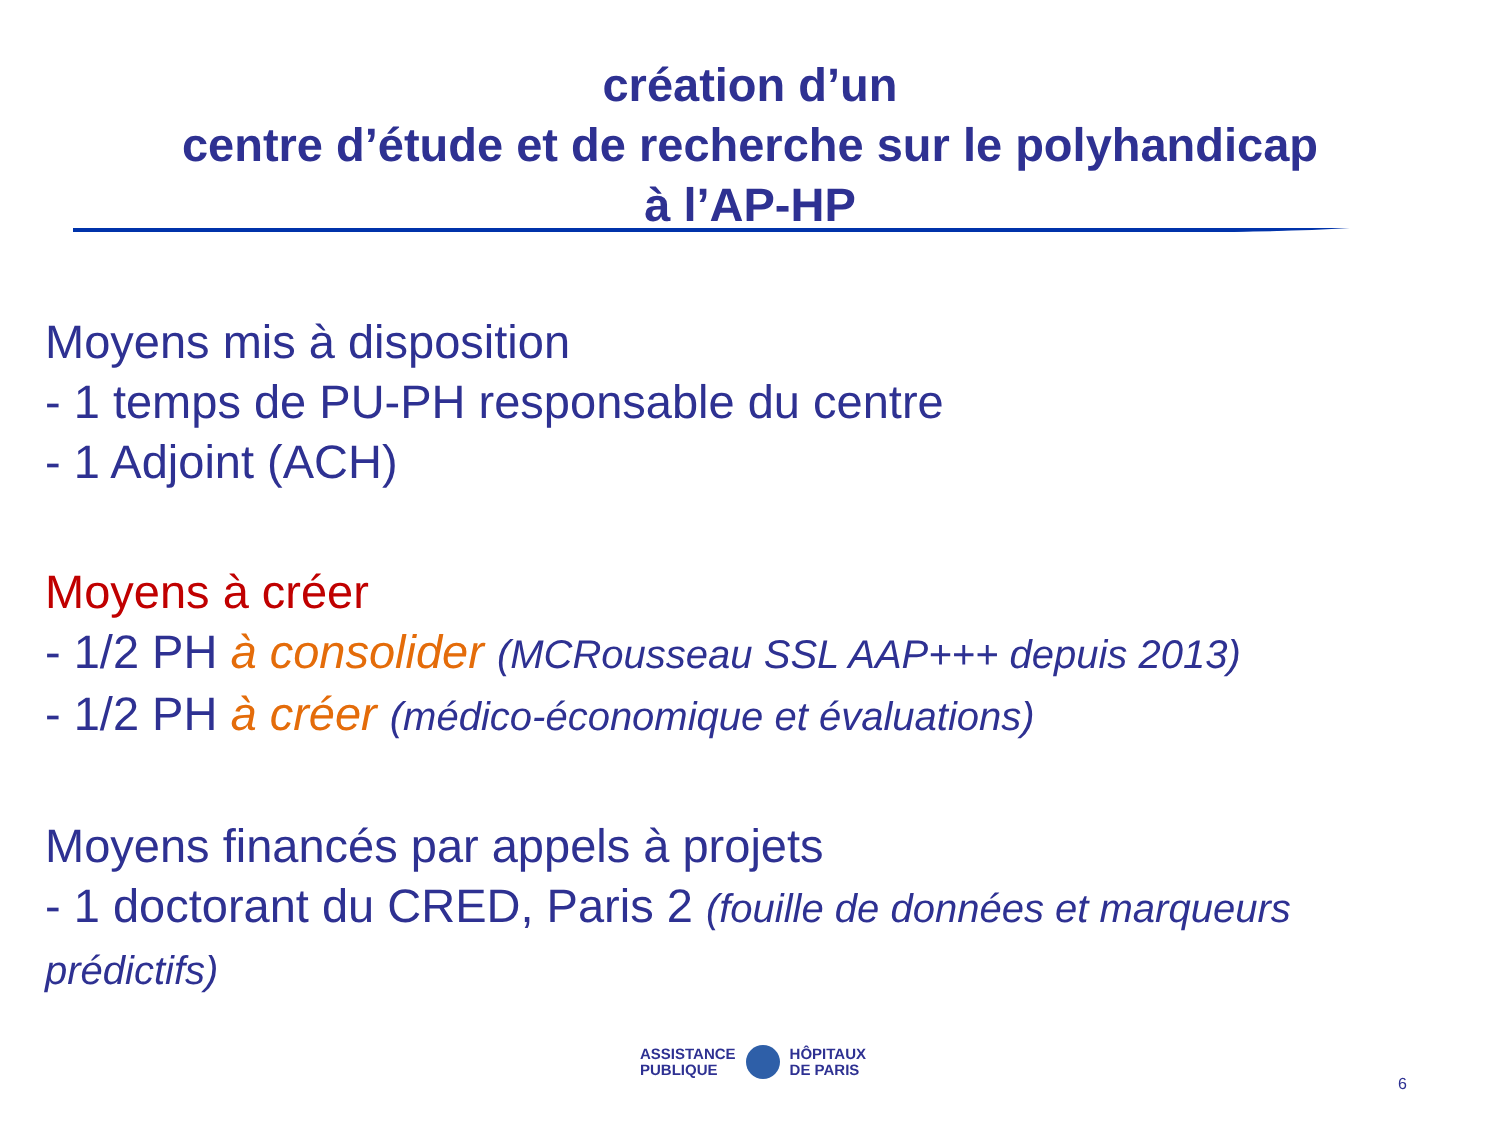création d’un
centre d’étude et de recherche sur le polyhandicap
à l’AP-HP
Moyens mis à disposition
- 1 temps de PU-PH responsable du centre
- 1 Adjoint (ACH)
Moyens à créer
- 1/2 PH à consolider (MCRousseau SSL AAP+++ depuis 2013)
- 1/2 PH à créer (médico-économique et évaluations)
Moyens financés par appels à projets
- 1 doctorant du CRED, Paris 2 (fouille de données et marqueurs prédictifs)
ASSISTANCE
PUBLIQUE
HÔPITAUX
DE PARIS
6